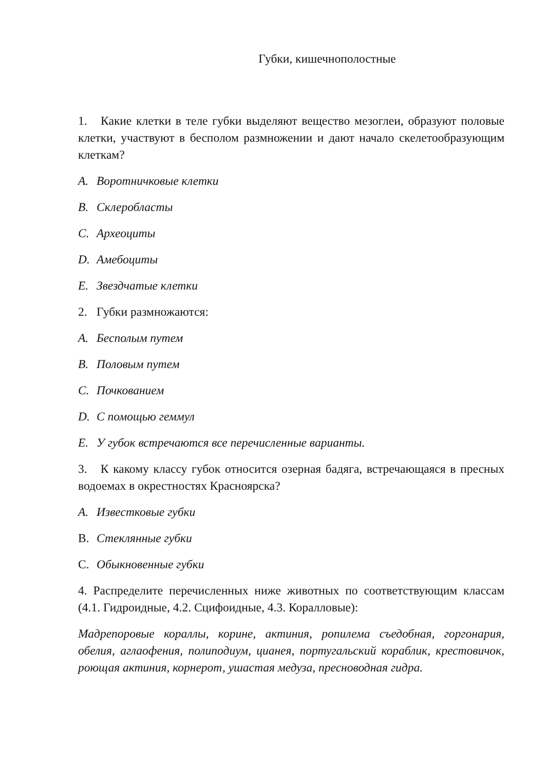Губки, кишечнополостные
1. Какие клетки в теле губки выделяют вещество мезоглеи, образуют половые клетки, участвуют в бесполом размножении и дают начало скелетообразующим клеткам?
A. Воротничковые клетки
B. Склеробласты
C. Археоциты
D. Амебоциты
E. Звездчатые клетки
2. Губки размножаются:
A. Бесполым путем
B. Половым путем
C. Почкованием
D. С помощью геммул
E. У губок встречаются все перечисленные варианты.
3. К какому классу губок относится озерная бадяга, встречающаяся в пресных водоемах в окрестностях Красноярска?
A. Известковые губки
B. Стеклянные губки
C. Обыкновенные губки
4. Распределите перечисленных ниже животных по соответствующим классам (4.1. Гидроидные, 4.2. Сцифоидные, 4.3. Коралловые):
Мадрепоровые кораллы, корине, актиния, ропилема съедобная, горгонария, обелия, аглаофения, полиподиум, цианея, португальский кораблик, крестовичок, роющая актиния, корнерот, ушастая медуза, пресноводная гидра.